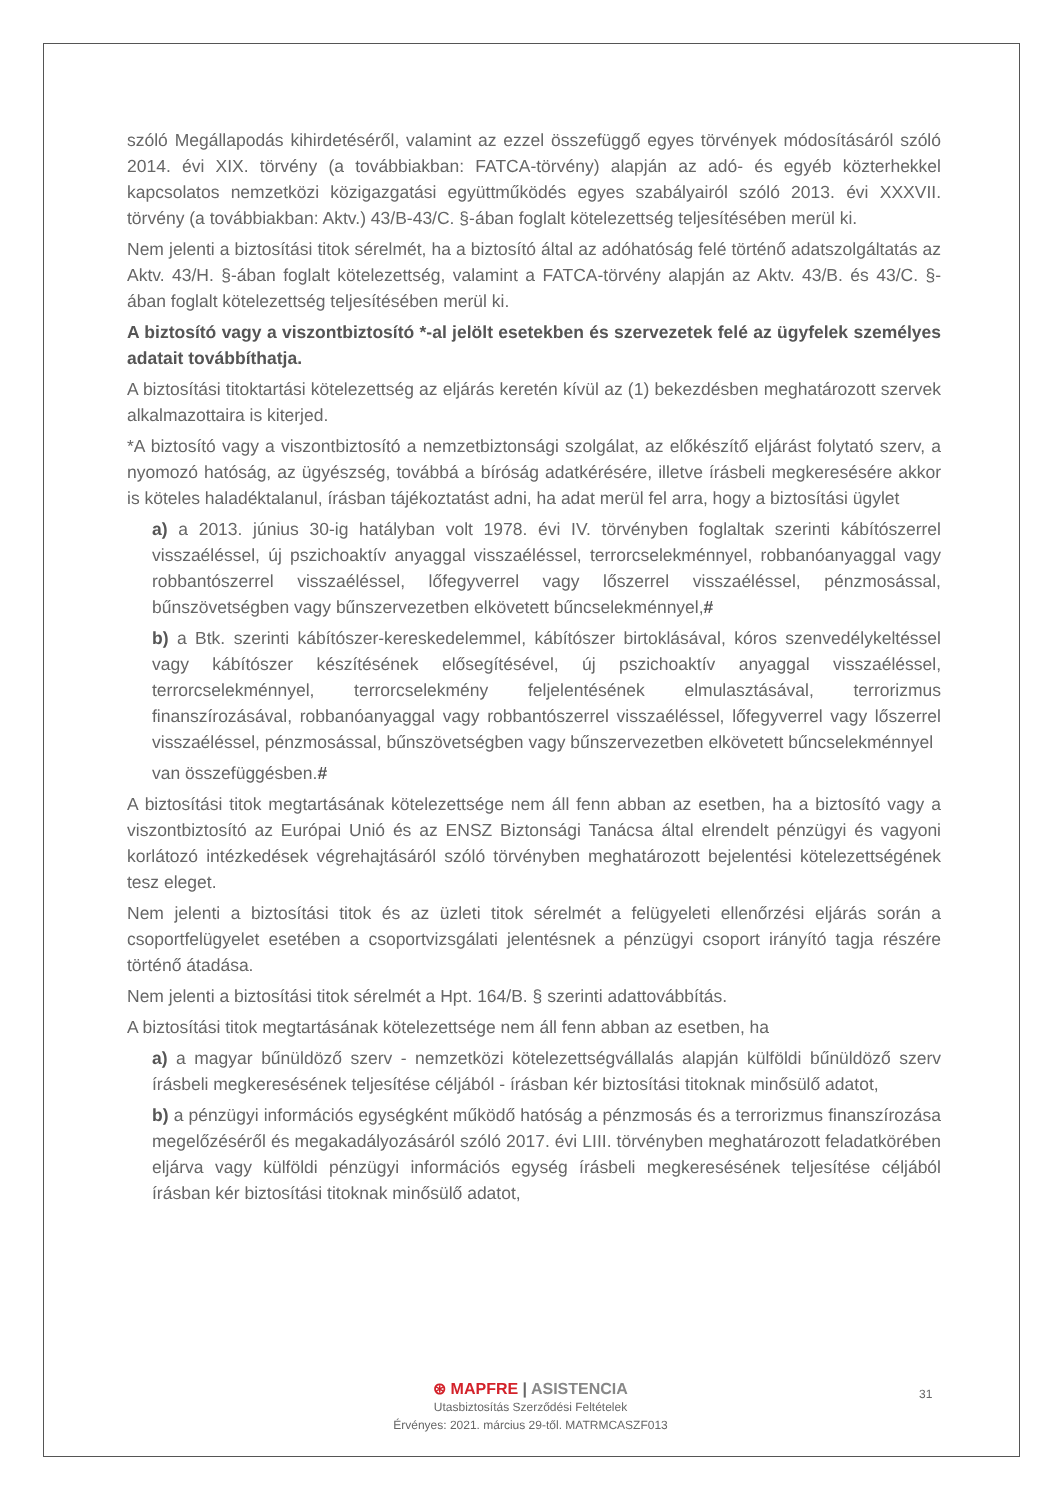szóló Megállapodás kihirdetéséről, valamint az ezzel összefüggő egyes törvények módosításáról szóló 2014. évi XIX. törvény (a továbbiakban: FATCA-törvény) alapján az adó- és egyéb közterhekkel kapcsolatos nemzetközi közigazgatási együttműködés egyes szabályairól szóló 2013. évi XXXVII. törvény (a továbbiakban: Aktv.) 43/B-43/C. §-ában foglalt kötelezettség teljesítésében merül ki.
Nem jelenti a biztosítási titok sérelmét, ha a biztosító által az adóhatóság felé történő adatszolgáltatás az Aktv. 43/H. §-ában foglalt kötelezettség, valamint a FATCA-törvény alapján az Aktv. 43/B. és 43/C. §-ában foglalt kötelezettség teljesítésében merül ki.
A biztosító vagy a viszontbiztosító *-al jelölt esetekben és szervezetek felé az ügyfelek személyes adatait továbbíthatja.
A biztosítási titoktartási kötelezettség az eljárás keretén kívül az (1) bekezdésben meghatározott szervek alkalmazottaira is kiterjed.
*A biztosító vagy a viszontbiztosító a nemzetbiztonsági szolgálat, az előkészítő eljárást folytató szerv, a nyomozó hatóság, az ügyészség, továbbá a bíróság adatkérésére, illetve írásbeli megkeresésére akkor is köteles haladéktalanul, írásban tájékoztatást adni, ha adat merül fel arra, hogy a biztosítási ügylet
a) a 2013. június 30-ig hatályban volt 1978. évi IV. törvényben foglaltak szerinti kábítószerrel visszaéléssel, új pszichoaktív anyaggal visszaéléssel, terrorcselekménnyel, robbanóanyaggal vagy robbantószerrel visszaéléssel, lőfegyverrel vagy lőszerrel visszaéléssel, pénzmosással, bűnszövetségben vagy bűnszervezetben elkövetett bűncselekménnyel,#
b) a Btk. szerinti kábítószer-kereskedelemmel, kábítószer birtoklásával, kóros szenvedélykeltéssel vagy kábítószer készítésének elősegítésével, új pszichoaktív anyaggal visszaéléssel, terrorcselekménnyel, terrorcselekmény feljelentésének elmulasztásával, terrorizmus finanszírozásával, robbanóanyaggal vagy robbantószerrel visszaéléssel, lőfegyverrel vagy lőszerrel visszaéléssel, pénzmosással, bűnszövetségben vagy bűnszervezetben elkövetett bűncselekménnyel
van összefüggésben.#
A biztosítási titok megtartásának kötelezettsége nem áll fenn abban az esetben, ha a biztosító vagy a viszontbiztosító az Európai Unió és az ENSZ Biztonsági Tanácsa által elrendelt pénzügyi és vagyoni korlátozó intézkedések végrehajtásáról szóló törvényben meghatározott bejelentési kötelezettségének tesz eleget.
Nem jelenti a biztosítási titok és az üzleti titok sérelmét a felügyeleti ellenőrzési eljárás során a csoportfelügyelet esetében a csoportvizsgálati jelentésnek a pénzügyi csoport irányító tagja részére történő átadása.
Nem jelenti a biztosítási titok sérelmét a Hpt. 164/B. § szerinti adattovábbítás.
A biztosítási titok megtartásának kötelezettsége nem áll fenn abban az esetben, ha
a) a magyar bűnüldöző szerv - nemzetközi kötelezettségvállalás alapján külföldi bűnüldöző szerv írásbeli megkeresésének teljesítése céljából - írásban kér biztosítási titoknak minősülő adatot,
b) a pénzügyi információs egységként működő hatóság a pénzmosás és a terrorizmus finanszírozása megelőzéséről és megakadályozásáról szóló 2017. évi LIII. törvényben meghatározott feladatkörében eljárva vagy külföldi pénzügyi információs egység írásbeli megkeresésének teljesítése céljából írásban kér biztosítási titoknak minősülő adatot,
31
⊛ MAPFRE | ASISTENCIA
Utasbiztosítás Szerződési Feltételek
Érvényes: 2021. március 29-től. MATRMCASZF013